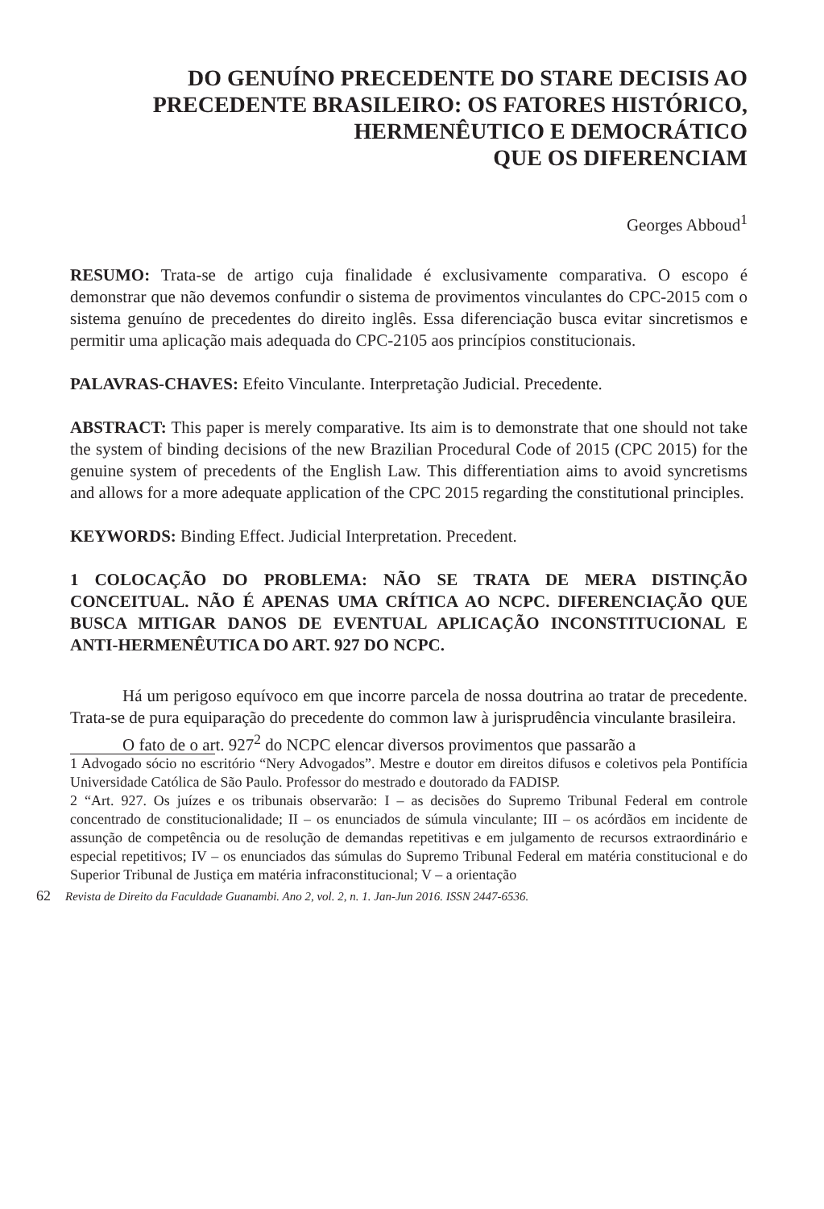DO GENUÍNO PRECEDENTE DO STARE DECISIS AO
PRECEDENTE BRASILEIRO: OS FATORES HISTÓRICO,
HERMENÊUTICO E DEMOCRÁTICO
QUE OS DIFERENCIAM
Georges Abboud<sup>1</sup>
RESUMO: Trata-se de artigo cuja finalidade é exclusivamente comparativa. O escopo é demonstrar que não devemos confundir o sistema de provimentos vinculantes do CPC-2015 com o sistema genuíno de precedentes do direito inglês. Essa diferenciação busca evitar sincretismos e permitir uma aplicação mais adequada do CPC-2105 aos princípios constitucionais.
PALAVRAS-CHAVES: Efeito Vinculante. Interpretação Judicial. Precedente.
ABSTRACT: This paper is merely comparative. Its aim is to demonstrate that one should not take the system of binding decisions of the new Brazilian Procedural Code of 2015 (CPC 2015) for the genuine system of precedents of the English Law. This differentiation aims to avoid syncretisms and allows for a more adequate application of the CPC 2015 regarding the constitutional principles.
KEYWORDS: Binding Effect. Judicial Interpretation. Precedent.
1 COLOCAÇÃO DO PROBLEMA: NÃO SE TRATA DE MERA DISTINÇÃO CONCEITUAL. NÃO É APENAS UMA CRÍTICA AO NCPC. DIFERENCIAÇÃO QUE BUSCA MITIGAR DANOS DE EVENTUAL APLICAÇÃO INCONSTITUCIONAL E ANTI-HERMENÊUTICA DO ART. 927 DO NCPC.
Há um perigoso equívoco em que incorre parcela de nossa doutrina ao tratar de precedente. Trata-se de pura equiparação do precedente do common law à jurisprudência vinculante brasileira.
O fato de o art. 927<sup>2</sup> do NCPC elencar diversos provimentos que passarão a
1 Advogado sócio no escritório “Nery Advogados”. Mestre e doutor em direitos difusos e coletivos pela Pontifícia Universidade Católica de São Paulo. Professor do mestrado e doutorado da FADISP.
2 “Art. 927. Os juízes e os tribunais observarão: I – as decisões do Supremo Tribunal Federal em controle concentrado de constitucionalidade; II – os enunciados de súmula vinculante; III – os acórdãos em incidente de assunção de competência ou de resolução de demandas repetitivas e em julgamento de recursos extraordinário e especial repetitivos; IV – os enunciados das súmulas do Supremo Tribunal Federal em matéria constitucional e do Superior Tribunal de Justiça em matéria infraconstitucional; V – a orientação
62 Revista de Direito da Faculdade Guanambi. Ano 2, vol. 2, n. 1. Jan-Jun 2016. ISSN 2447-6536.